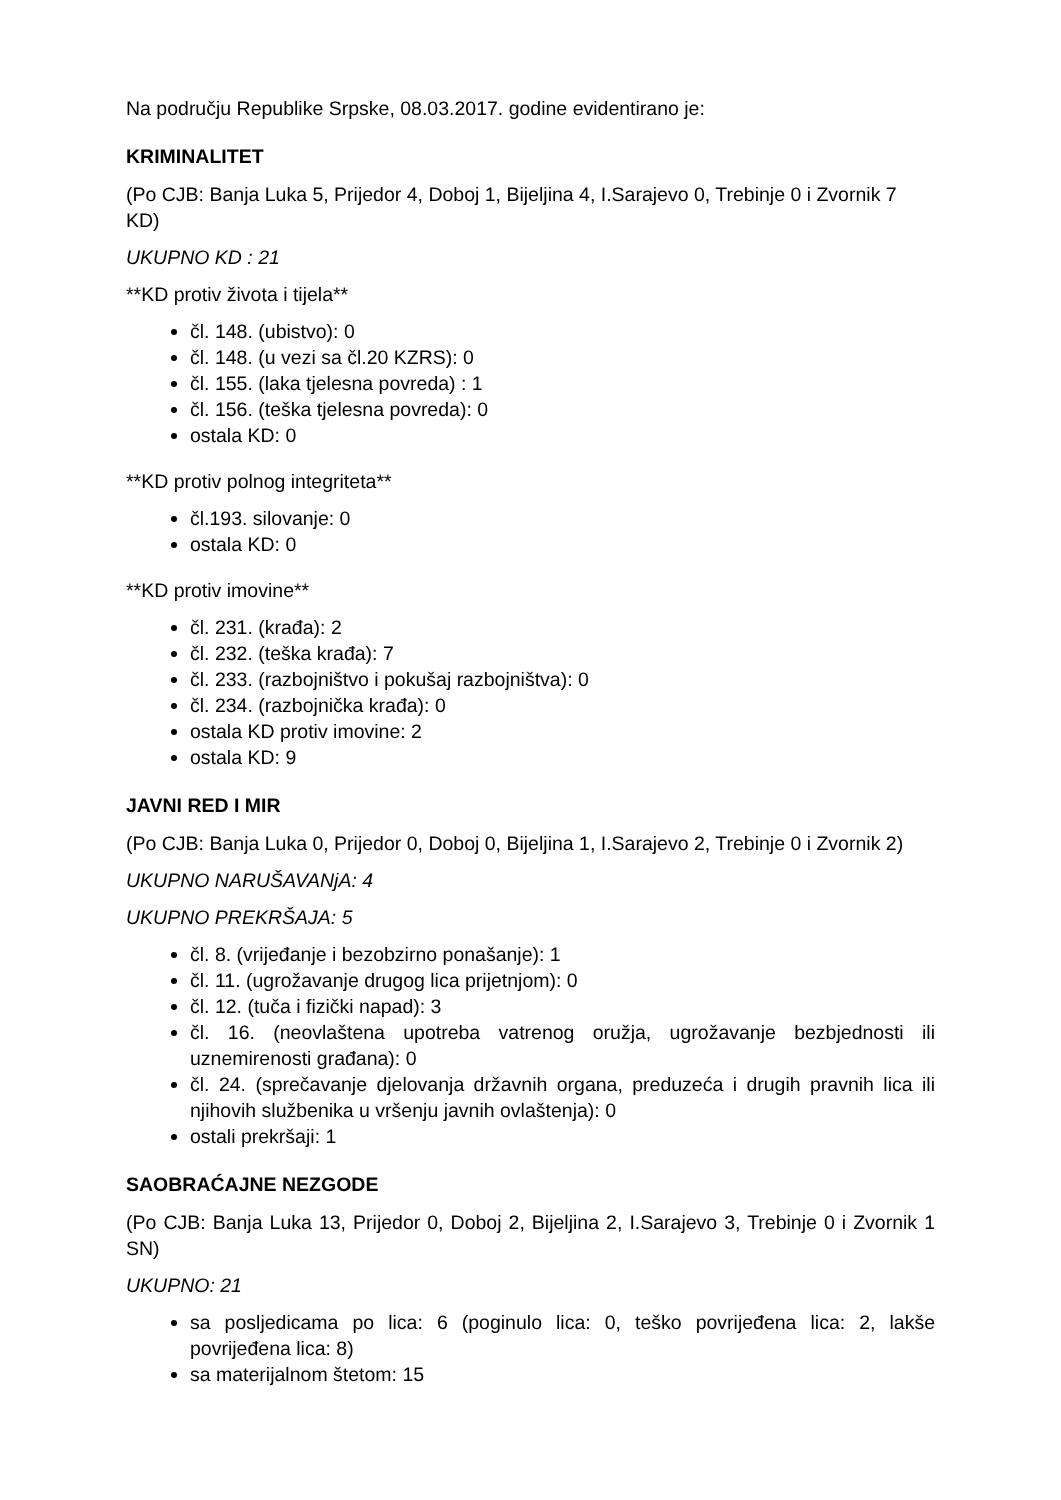Na području Republike Srpske, 08.03.2017. godine evidentirano je:
KRIMINALITET
(Po CJB: Banja Luka 5, Prijedor 4, Doboj 1, Bijeljina 4, I.Sarajevo 0, Trebinje 0 i Zvornik 7 KD)
UKUPNO KD : 21
**KD protiv života i tijela**
čl. 148. (ubistvo): 0
čl. 148. (u vezi sa čl.20 KZRS): 0
čl. 155. (laka tjelesna povreda) : 1
čl. 156. (teška tjelesna povreda): 0
ostala KD: 0
**KD protiv polnog integriteta**
čl.193. silovanje: 0
ostala KD: 0
**KD protiv imovine**
čl. 231. (krađa): 2
čl. 232. (teška krađa): 7
čl. 233. (razbojništvo i pokušaj razbojništva): 0
čl. 234. (razbojnička krađa): 0
ostala KD protiv imovine: 2
ostala KD: 9
JAVNI RED I MIR
(Po CJB: Banja Luka 0, Prijedor 0, Doboj 0, Bijeljina 1, I.Sarajevo 2, Trebinje 0 i Zvornik 2)
UKUPNO NARUŠAVANjA: 4
UKUPNO PREKRŠAJA: 5
čl. 8. (vrijeđanje i bezobzirno ponašanje): 1
čl. 11. (ugrožavanje drugog lica prijetnjom): 0
čl. 12. (tuča i fizički napad): 3
čl. 16. (neovlaštena upotreba vatrenog oružja, ugrožavanje bezbjednosti ili uznemirenosti građana): 0
čl. 24. (sprečavanje djelovanja državnih organa, preduzeća i drugih pravnih lica ili njihovih službenika u vršenju javnih ovlaštenja): 0
ostali prekršaji: 1
SAOBRAĆAJNE NEZGODE
(Po CJB: Banja Luka 13, Prijedor 0, Doboj 2, Bijeljina 2, I.Sarajevo 3, Trebinje 0 i Zvornik 1 SN)
UKUPNO: 21
sa posljedicama po lica: 6 (poginulo lica: 0, teško povrijeđena lica: 2, lakše povrijeđena lica: 8)
sa materijalnom štetom: 15